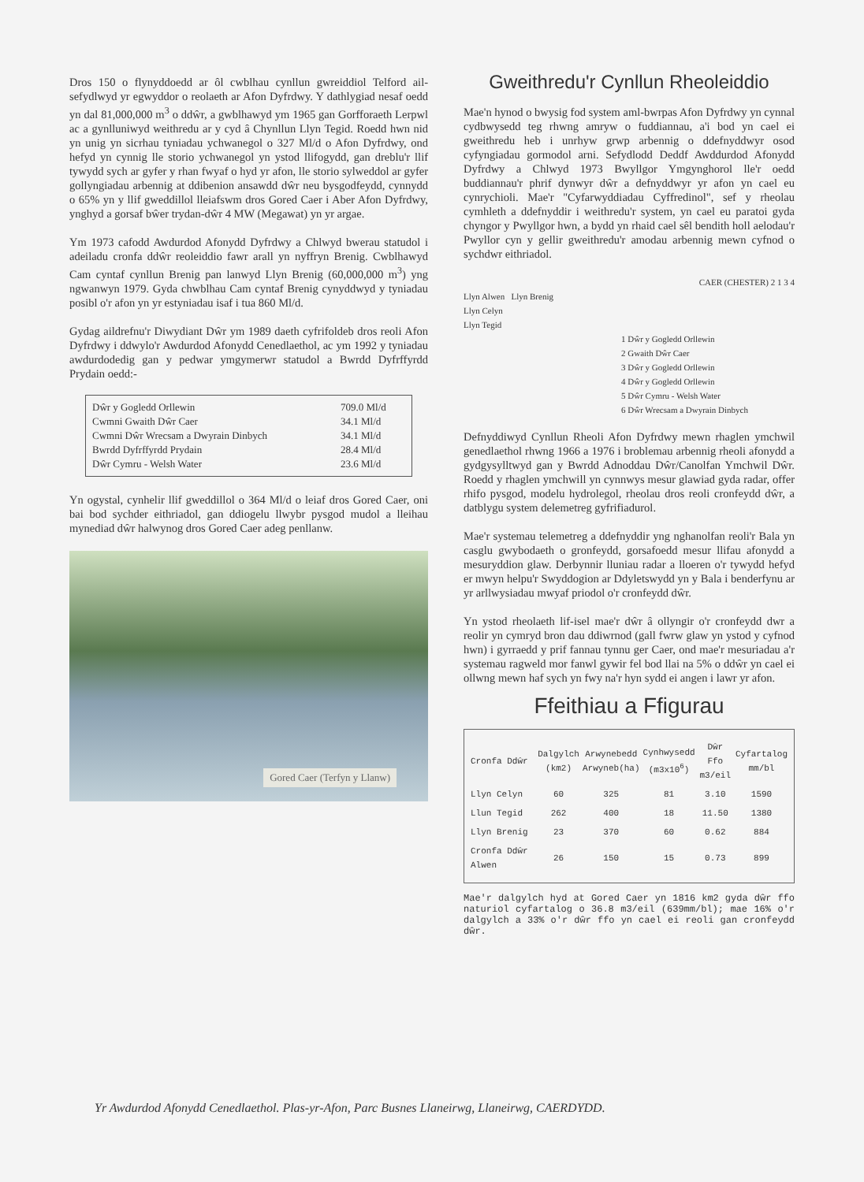Dros 150 o flynyddoedd ar ôl cwblhau cynllun gwreiddiol Telford ail-sefydlwyd yr egwyddor o reolaeth ar Afon Dyfrdwy. Y dathlygiad nesaf oedd yn dal 81,000,000 m<sup>3</sup> o ddŵr, a gwblhawyd ym 1965 gan Gorfforaeth Lerpwl ac a gynlluniwyd weithredu ar y cyd â Chynllun Llyn Tegid. Roedd hwn nid yn unig yn sicrhau tyniadau ychwanegol o 327 Ml/d o Afon Dyfrdwy, ond hefyd yn cynnig lle storio ychwanegol yn ystod llifogydd, gan dreblu'r llif tywydd sych ar gyfer y rhan fwyaf o hyd yr afon, lle storio sylweddol ar gyfer gollyngiadau arbennig at ddibenion ansawdd dŵr neu bysgodfeydd, cynnydd o 65% yn y llif gweddillol lleiafswm dros Gored Caer i Aber Afon Dyfrdwy, ynghyd a gorsaf bŵer trydan-dŵr 4 MW (Megawat) yn yr argae.
Ym 1973 cafodd Awdurdod Afonydd Dyfrdwy a Chlwyd bwerau statudol i adeiladu cronfa ddŵr reoleiddio fawr arall yn nyffryn Brenig. Cwblhawyd Cam cyntaf cynllun Brenig pan lanwyd Llyn Brenig (60,000,000 m<sup>3</sup>) yng ngwanwyn 1979. Gyda chwblhau Cam cyntaf Brenig cynyddwyd y tyniadau posibl o'r afon yn yr estyniadau isaf i tua 860 Ml/d.
Gydag aildrefnu'r Diwydiant Dŵr ym 1989 daeth cyfrifoldeb dros reoli Afon Dyfrdwy i ddwylo'r Awdurdod Afonydd Cenedlaethol, ac ym 1992 y tyniadau awdurdodedig gan y pedwar ymgymerwr statudol a Bwrdd Dyfrffyrdd Prydain oedd:-
| Dŵr y Gogledd Orllewin | 709.0 Ml/d |
| Cwmni Gwaith Dŵr Caer | 34.1 Ml/d |
| Cwmni Dŵr Wrecsam a Dwyrain Dinbych | 34.1 Ml/d |
| Bwrdd Dyfrffyrdd Prydain | 28.4 Ml/d |
| Dŵr Cymru - Welsh Water | 23.6 Ml/d |
Yn ogystal, cynhelir llif gweddillol o 364 Ml/d o leiaf dros Gored Caer, oni bai bod sychder eithriadol, gan ddiogelu llwybr pysgod mudol a lleihau mynediad dŵr halwynog dros Gored Caer adeg penllanw.
Gored Caer (Terfyn y Llanw)
Gweithredu'r Cynllun Rheoleiddio
Mae'n hynod o bwysig fod system aml-bwrpas Afon Dyfrdwy yn cynnal cydbwysedd teg rhwng amryw o fuddiannau, a'i bod yn cael ei gweithredu heb i unrhyw grwp arbennig o ddefnyddwyr osod cyfyngiadau gormodol arni. Sefydlodd Deddf Awddurdod Afonydd Dyfrdwy a Chlwyd 1973 Bwyllgor Ymgynghorol lle'r oedd buddiannau'r phrif dynwyr dŵr a defnyddwyr yr afon yn cael eu cynrychioli. Mae'r "Cyfarwyddiadau Cyffredinol", sef y rheolau cymhleth a ddefnyddir i weithredu'r system, yn cael eu paratoi gyda chyngor y Pwyllgor hwn, a bydd yn rhaid cael sêl bendith holl aelodau'r Pwyllor cyn y gellir gweithredu'r amodau arbennig mewn cyfnod o sychdwr eithriadol.
CAER (CHESTER) 2 1 3 4
Llyn Alwen Llyn Brenig
Llyn Celyn
Llyn Tegid
1 Dŵr y Gogledd Orllewin
2 Gwaith Dŵr Caer
3 Dŵr y Gogledd Orllewin
4 Dŵr y Gogledd Orllewin
5 Dŵr Cymru - Welsh Water
6 Dŵr Wrecsam a Dwyrain Dinbych
Defnyddiwyd Cynllun Rheoli Afon Dyfrdwy mewn rhaglen ymchwil genedlaethol rhwng 1966 a 1976 i broblemau arbennig rheoli afonydd a gydgysylltwyd gan y Bwrdd Adnoddau Dŵr/Canolfan Ymchwil Dŵr. Roedd y rhaglen ymchwill yn cynnwys mesur glawiad gyda radar, offer rhifo pysgod, modelu hydrolegol, rheolau dros reoli cronfeydd dŵr, a datblygu system delemetreg gyfrifiadurol.
Mae'r systemau telemetreg a ddefnyddir yng nghanolfan reoli'r Bala yn casglu gwybodaeth o gronfeydd, gorsafoedd mesur llifau afonydd a mesuryddion glaw. Derbynnir lluniau radar a lloeren o'r tywydd hefyd er mwyn helpu'r Swyddogion ar Ddyletswydd yn y Bala i benderfynu ar yr arllwysiadau mwyaf priodol o'r cronfeydd dŵr.
Yn ystod rheolaeth lif-isel mae'r dŵr â ollyngir o'r cronfeydd dwr a reolir yn cymryd bron dau ddiwrnod (gall fwrw glaw yn ystod y cyfnod hwn) i gyrraedd y prif fannau tynnu ger Caer, ond mae'r mesuriadau a'r systemau ragweld mor fanwl gywir fel bod llai na 5% o ddŵr yn cael ei ollwng mewn haf sych yn fwy na'r hyn sydd ei angen i lawr yr afon.
Ffeithiau a Ffigurau
| Cronfa Ddŵr | Dalgylch (km2) | Arwynebedd Arwyneb(ha) | Cynhwysedd (m3x10<sup>6</sup>) | Dŵr Ffo m3/eil | Cyfartalog mm/bl |
| --- | --- | --- | --- | --- | --- |
| Llyn Celyn | 60 | 325 | 81 | 3.10 | 1590 |
| Llun Tegid | 262 | 400 | 18 | 11.50 | 1380 |
| Llyn Brenig | 23 | 370 | 60 | 0.62 | 884 |
| Cronfa Ddŵr Alwen | 26 | 150 | 15 | 0.73 | 899 |
Mae'r dalgylch hyd at Gored Caer yn 1816 km2 gyda dŵr ffo naturiol cyfartalog o 36.8 m3/eil (639mm/bl); mae 16% o'r dalgylch a 33% o'r dŵr ffo yn cael ei reoli gan cronfeydd dŵr.
Yr Awdurdod Afonydd Cenedlaethol. Plas-yr-Afon, Parc Busnes Llaneirwg, Llaneirwg, CAERDYDD.